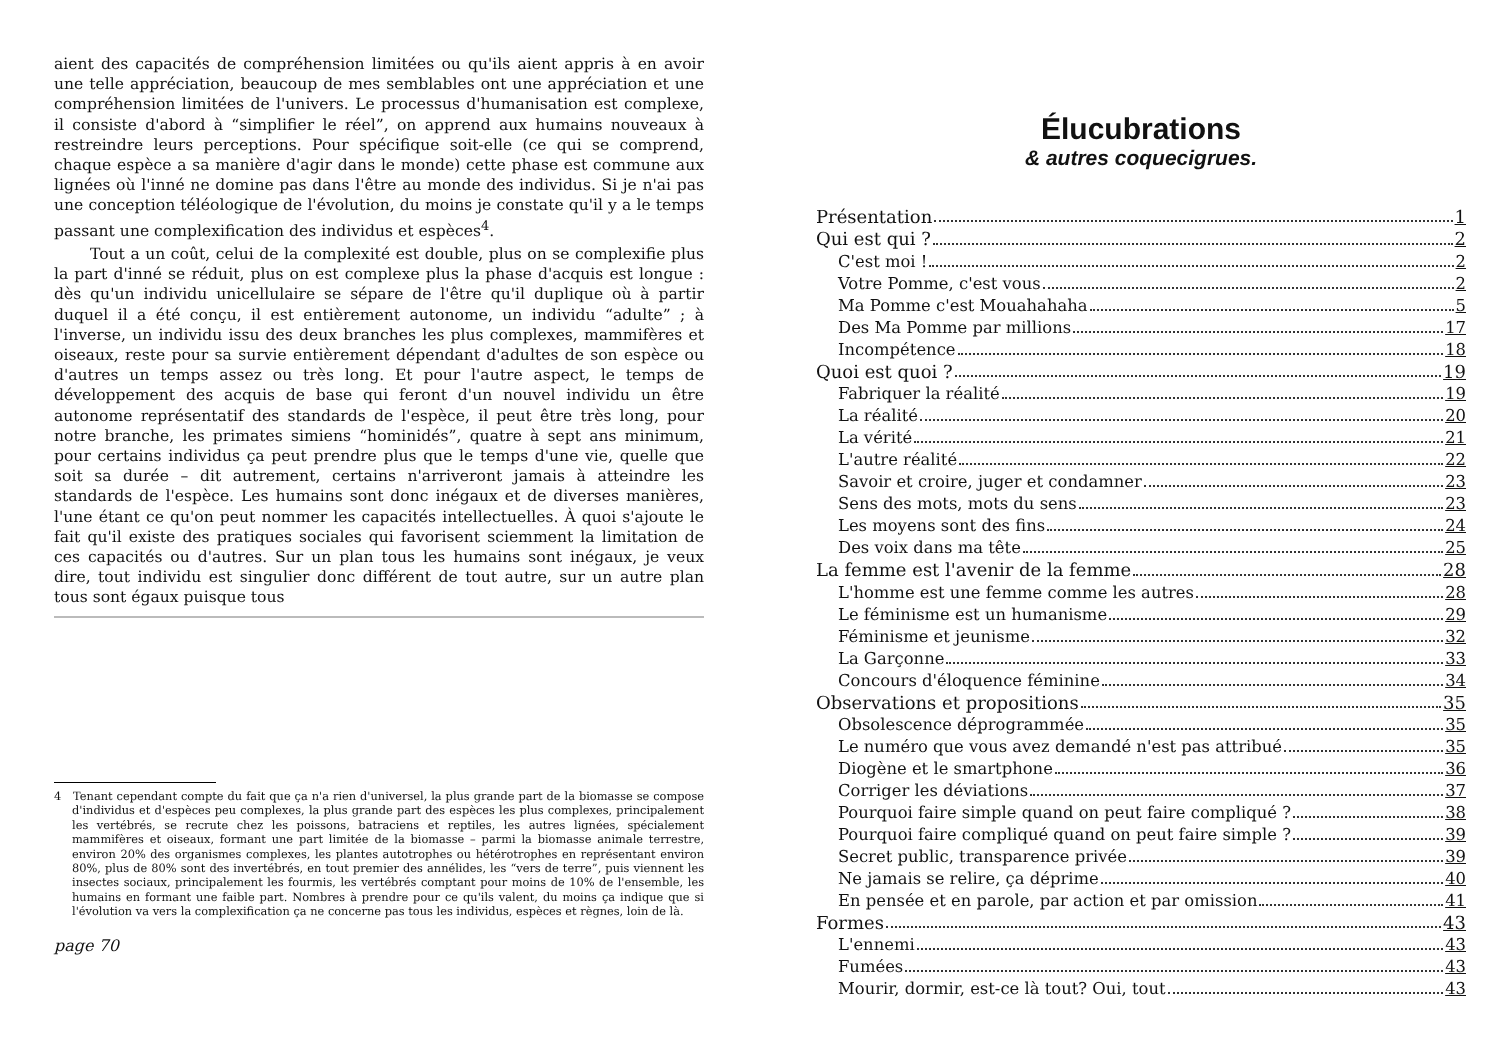aient des capacités de compréhension limitées ou qu'ils aient appris à en avoir une telle appréciation, beaucoup de mes semblables ont une appréciation et une compréhension limitées de l'univers. Le processus d'humanisation est complexe, il consiste d'abord à “simplifier le réel”, on apprend aux humains nouveaux à restreindre leurs perceptions. Pour spécifique soit-elle (ce qui se comprend, chaque espèce a sa manière d'agir dans le monde) cette phase est commune aux lignées où l'inné ne domine pas dans l'être au monde des individus. Si je n'ai pas une conception téléologique de l'évolution, du moins je constate qu'il y a le temps passant une complexification des individus et espèces<sup>4</sup>.
Tout a un coût, celui de la complexité est double, plus on se complexifie plus la part d'inné se réduit, plus on est complexe plus la phase d'acquis est longue : dès qu'un individu unicellulaire se sépare de l'être qu'il duplique où à partir duquel il a été conçu, il est entièrement autonome, un individu “adulte” ; à l'inverse, un individu issu des deux branches les plus complexes, mammifères et oiseaux, reste pour sa survie entièrement dépendant d'adultes de son espèce ou d'autres un temps assez ou très long. Et pour l'autre aspect, le temps de développement des acquis de base qui feront d'un nouvel individu un être autonome représentatif des standards de l'espèce, il peut être très long, pour notre branche, les primates simiens “hominidés”, quatre à sept ans minimum, pour certains individus ça peut prendre plus que le temps d'une vie, quelle que soit sa durée – dit autrement, certains n'arriveront jamais à atteindre les standards de l'espèce. Les humains sont donc inégaux et de diverses manières, l'une étant ce qu'on peut nommer les capacités intellectuelles. À quoi s'ajoute le fait qu'il existe des pratiques sociales qui favorisent sciemment la limitation de ces capacités ou d'autres. Sur un plan tous les humains sont inégaux, je veux dire, tout individu est singulier donc différent de tout autre, sur un autre plan tous sont égaux puisque tous
4 Tenant cependant compte du fait que ça n'a rien d'universel, la plus grande part de la biomasse se compose d'individus et d'espèces peu complexes, la plus grande part des espèces les plus complexes, principalement les vertébrés, se recrute chez les poissons, batraciens et reptiles, les autres lignées, spécialement mammifères et oiseaux, formant une part limitée de la biomasse – parmi la biomasse animale terrestre, environ 20% des organismes complexes, les plantes autotrophes ou hétérotrophes en représentant environ 80%, plus de 80% sont des invertébrés, en tout premier des annélides, les “vers de terre”, puis viennent les insectes sociaux, principalement les fourmis, les vertébrés comptant pour moins de 10% de l'ensemble, les humains en formant une faible part. Nombres à prendre pour ce qu'ils valent, du moins ça indique que si l'évolution va vers la complexification ça ne concerne pas tous les individus, espèces et règnes, loin de là.
page 70
Élucubrations
& autres coquecigrues.
Présentation 1
Qui est qui ? 2
C'est moi ! 2
Votre Pomme, c'est vous 2
Ma Pomme c'est Mouahahaha 5
Des Ma Pomme par millions 17
Incompétence 18
Quoi est quoi ? 19
Fabriquer la réalité 19
La réalité 20
La vérité 21
L'autre réalité 22
Savoir et croire, juger et condamner 23
Sens des mots, mots du sens 23
Les moyens sont des fins 24
Des voix dans ma tête 25
La femme est l'avenir de la femme 28
L'homme est une femme comme les autres 28
Le féminisme est un humanisme 29
Féminisme et jeunisme 32
La Garçonne 33
Concours d'éloquence féminine 34
Observations et propositions 35
Obsolescence déprogrammée 35
Le numéro que vous avez demandé n'est pas attribué 35
Diogène et le smartphone 36
Corriger les déviations 37
Pourquoi faire simple quand on peut faire compliqué ? 38
Pourquoi faire compliqué quand on peut faire simple ? 39
Secret public, transparence privée 39
Ne jamais se relire, ça déprime 40
En pensée et en parole, par action et par omission 41
Formes 43
L'ennemi 43
Fumées 43
Mourir, dormir, est-ce là tout? Oui, tout 43